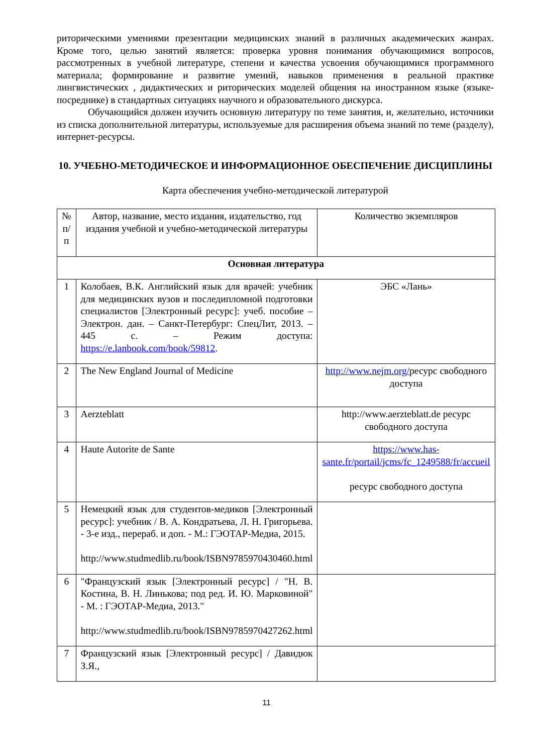риторическими умениями презентации медицинских знаний в различных академических жанрах. Кроме того, целью занятий является: проверка уровня понимания обучающимися вопросов, рассмотренных в учебной литературе, степени и качества усвоения обучающимися программного материала; формирование и развитие умений, навыков применения в реальной практике лингвистических , дидактических и риторических моделей общения на иностранном языке (языке-посреднике) в стандартных ситуациях научного и образовательного дискурса.
Обучающийся должен изучить основную литературу по теме занятия, и, желательно, источники из списка дополнительной литературы, используемые для расширения объема знаний по теме (разделу), интернет-ресурсы.
10. УЧЕБНО-МЕТОДИЧЕСКОЕ И ИНФОРМАЦИОННОЕ ОБЕСПЕЧЕНИЕ ДИСЦИПЛИНЫ
Карта обеспечения учебно-методической литературой
| № п/п | Автор, название, место издания, издательство, год издания учебной и учебно-методической литературы | Количество экземпляров |
| Основная литература | | |
| 1 | Колобаев, В.К. Английский язык для врачей: учебник для медицинских вузов и последипломной подготовки специалистов [Электронный ресурс]: учеб. пособие – Электрон. дан. – Санкт-Петербург: СпецЛит, 2013. – 445 с. – Режим доступа: https://e.lanbook.com/book/59812 . | ЭБС «Лань» |
| 2 | The New England Journal of Medicine | http://www.nejm.org/ ресурс свободного доступа |
| 3 | Aerzteblatt | http://www.aerzteblatt.de ресурс свободного доступа |
| 4 | Haute Autorite de Sante | https://www.has-sante.fr/portail/jcms/fc_1249588/fr/accueil ресурс свободного доступа |
| 5 | Немецкий язык для студентов-медиков [Электронный ресурс]: учебник / В. А. Кондратьева, Л. Н. Григорьева. - 3-е изд., перераб. и доп. - М.: ГЭОТАР-Медиа, 2015. http://www.studmedlib.ru/book/ISBN9785970430460.html | |
| 6 | "Французский язык [Электронный ресурс] / "Н. В. Костина, В. Н. Линькова; под ред. И. Ю. Марковиной" - М. : ГЭОТАР-Медиа, 2013." http://www.studmedlib.ru/book/ISBN9785970427262.html | |
| 7 | Французский язык [Электронный ресурс] / Давидюк З.Я., | |
11